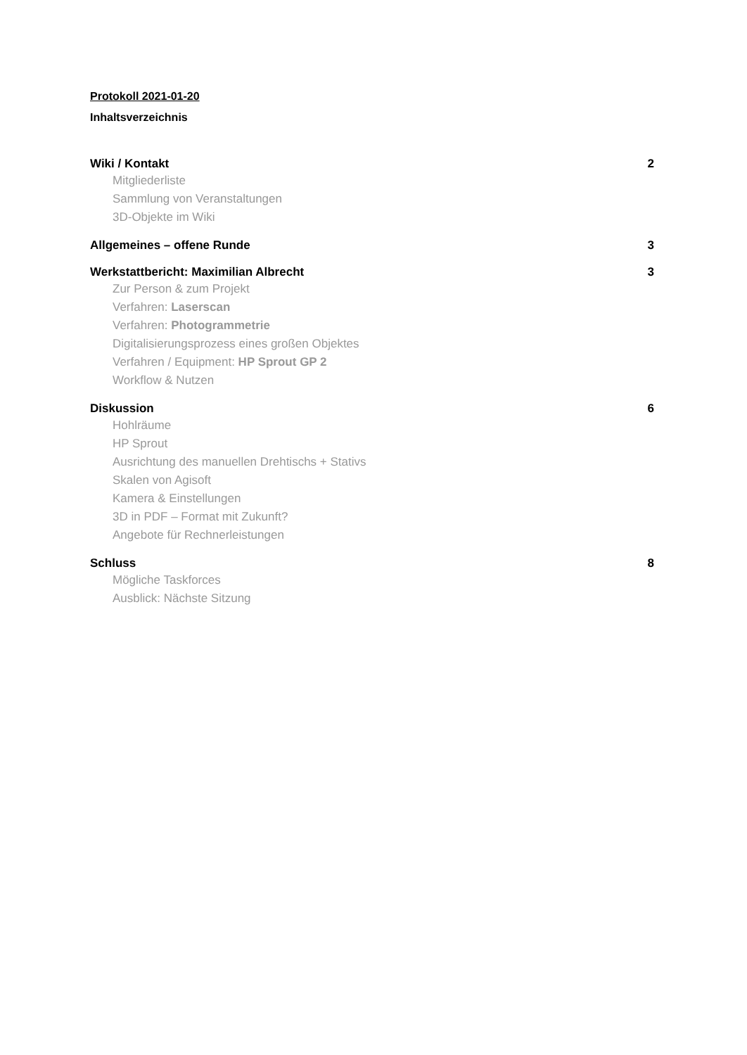Protokoll 2021-01-20
Inhaltsverzeichnis
Wiki / Kontakt 2
Mitgliederliste
Sammlung von Veranstaltungen
3D-Objekte im Wiki
Allgemeines – offene Runde 3
Werkstattbericht: Maximilian Albrecht 3
Zur Person & zum Projekt
Verfahren: Laserscan
Verfahren: Photogrammetrie
Digitalisierungsprozess eines großen Objektes
Verfahren / Equipment: HP Sprout GP 2
Workflow & Nutzen
Diskussion 6
Hohlräume
HP Sprout
Ausrichtung des manuellen Drehtischs + Stativs
Skalen von Agisoft
Kamera & Einstellungen
3D in PDF – Format mit Zukunft?
Angebote für Rechnerleistungen
Schluss 8
Mögliche Taskforces
Ausblick: Nächste Sitzung